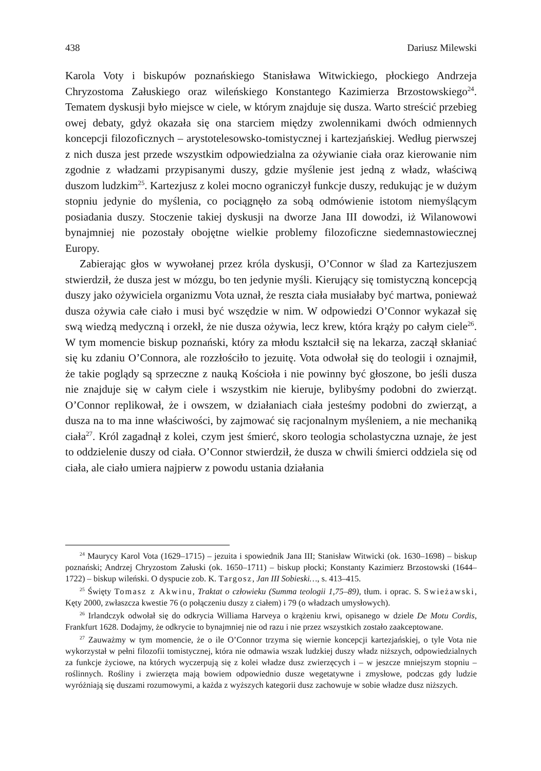438 Dariusz Milewski
Karola Voty i biskupów poznańskiego Stanisława Witwickiego, płockiego Andrzeja Chryzostoma Załuskiego oraz wileńskiego Konstantego Kazimierza Brzostowskiego<sup>24</sup>. Tematem dyskusji było miejsce w ciele, w którym znajduje się dusza. Warto streścić przebieg owej debaty, gdyż okazała się ona starciem między zwolennikami dwóch odmiennych koncepcji filozoficznych – arystotelesowsko-tomistycznej i kartezjańskiej. Według pierwszej z nich dusza jest przede wszystkim odpowiedzialna za ożywianie ciała oraz kierowanie nim zgodnie z władzami przypisanymi duszy, gdzie myślenie jest jedną z władz, właściwą duszom ludzkim<sup>25</sup>. Kartezjusz z kolei mocno ograniczył funkcje duszy, redukując je w dużym stopniu jedynie do myślenia, co pociągnęło za sobą odmówienie istotom niemyślącym posiadania duszy. Stoczenie takiej dyskusji na dworze Jana III dowodzi, iż Wilanowowi bynajmniej nie pozostały obojętne wielkie problemy filozoficzne siedemnastowiecznej Europy.
Zabierając głos w wywołanej przez króla dyskusji, O’Connor w ślad za Kartezjuszem stwierdził, że dusza jest w mózgu, bo ten jedynie myśli. Kierujący się tomistyczną koncepcją duszy jako ożywiciela organizmu Vota uznał, że reszta ciała musiałaby być martwa, ponieważ dusza ożywia całe ciało i musi być wszędzie w nim. W odpowiedzi O’Connor wykazał się swą wiedzą medyczną i orzekł, że nie dusza ożywia, lecz krew, która krąży po całym ciele<sup>26</sup>. W tym momencie biskup poznański, który za młodu kształcił się na lekarza, zaczął skłaniać się ku zdaniu O’Connora, ale rozzłościło to jezuitę. Vota odwołał się do teologii i oznajmił, że takie poglądy są sprzeczne z nauką Kościoła i nie powinny być głoszone, bo jeśli dusza nie znajduje się w całym ciele i wszystkim nie kieruje, bylibyśmy podobni do zwierząt. O’Connor replikował, że i owszem, w działaniach ciała jesteśmy podobni do zwierząt, a dusza na to ma inne właściwości, by zajmować się racjonalnym myśleniem, a nie mechaniką ciała<sup>27</sup>. Król zagadnął z kolei, czym jest śmierć, skoro teologia scholastyczna uznaje, że jest to oddzielenie duszy od ciała. O’Connor stwierdził, że dusza w chwili śmierci oddziela się od ciała, ale ciało umiera najpierw z powodu ustania działania
<sup>24</sup> Maurycy Karol Vota (1629–1715) – jezuita i spowiednik Jana III; Stanisław Witwicki (ok. 1630–1698) – biskup poznański; Andrzej Chryzostom Załuski (ok. 1650–1711) – biskup płocki; Konstanty Kazimierz Brzostowski (1644–1722) – biskup wileński. O dyspucie zob. K. Targosz, Jan III Sobieski…, s. 413–415.
<sup>25</sup> Święty Tomasz z Akwinu, Traktat o człowieku (Summa teologii 1,75–89), tłum. i oprac. S. Swieżawski, Kęty 2000, zwłaszcza kwestie 76 (o połączeniu duszy z ciałem) i 79 (o władzach umysłowych).
<sup>26</sup> Irlandczyk odwołał się do odkrycia Williama Harveya o krążeniu krwi, opisanego w dziele De Motu Cordis, Frankfurt 1628. Dodajmy, że odkrycie to bynajmniej nie od razu i nie przez wszystkich zostało zaakceptowane.
<sup>27</sup> Zauważmy w tym momencie, że o ile O’Connor trzyma się wiernie koncepcji kartezjańskiej, o tyle Vota nie wykorzystał w pełni filozofii tomistycznej, która nie odmawia wszak ludzkiej duszy władz niższych, odpowiedzialnych za funkcje życiowe, na których wyczerpują się z kolei władze dusz zwierzęcych i – w jeszcze mniejszym stopniu – roślinnych. Rośliny i zwierzęta mają bowiem odpowiednio dusze wegetatywne i zmysłowe, podczas gdy ludzie wyróżniają się duszami rozumowymi, a każda z wyższych kategorii dusz zachowuje w sobie władze dusz niższych.